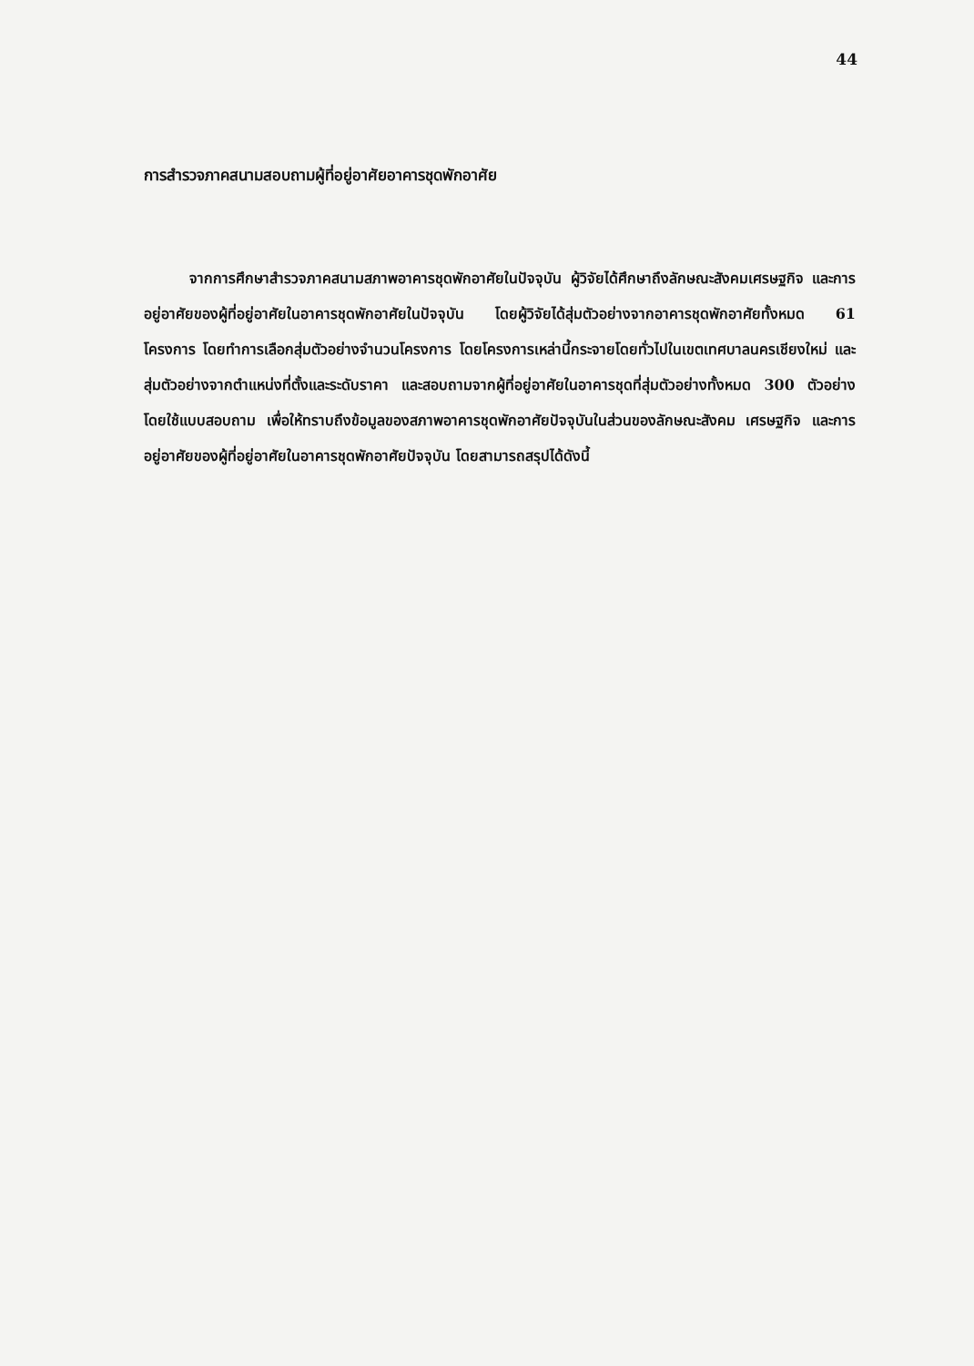44
การสำรวจภาคสนามสอบถามผู้ที่อยู่อาศัยอาคารชุดพักอาศัย
จากการศึกษาสำรวจภาคสนามสภาพอาคารชุดพักอาศัยในปัจจุบัน ผู้วิจัยได้ศึกษาถึงลักษณะสังคมเศรษฐกิจ และการอยู่อาศัยของผู้ที่อยู่อาศัยในอาคารชุดพักอาศัยในปัจจุบัน โดยผู้วิจัยได้สุ่มตัวอย่างจากอาคารชุดพักอาศัยทั้งหมด 61 โครงการ โดยทำการเลือกสุ่มตัวอย่างจำนวนโครงการ โดยโครงการเหล่านี้กระจายโดยทั่วไปในเขตเทศบาลนครเชียงใหม่ และสุ่มตัวอย่างจากตำแหน่งที่ตั้งและระดับราคา และสอบถามจากผู้ที่อยู่อาศัยในอาคารชุดที่สุ่มตัวอย่างทั้งหมด 300 ตัวอย่าง โดยใช้แบบสอบถาม เพื่อให้ทราบถึงข้อมูลของสภาพอาคารชุดพักอาศัยปัจจุบันในส่วนของลักษณะสังคม เศรษฐกิจ และการอยู่อาศัยของผู้ที่อยู่อาศัยในอาคารชุดพักอาศัยปัจจุบัน โดยสามารถสรุปได้ดังนี้